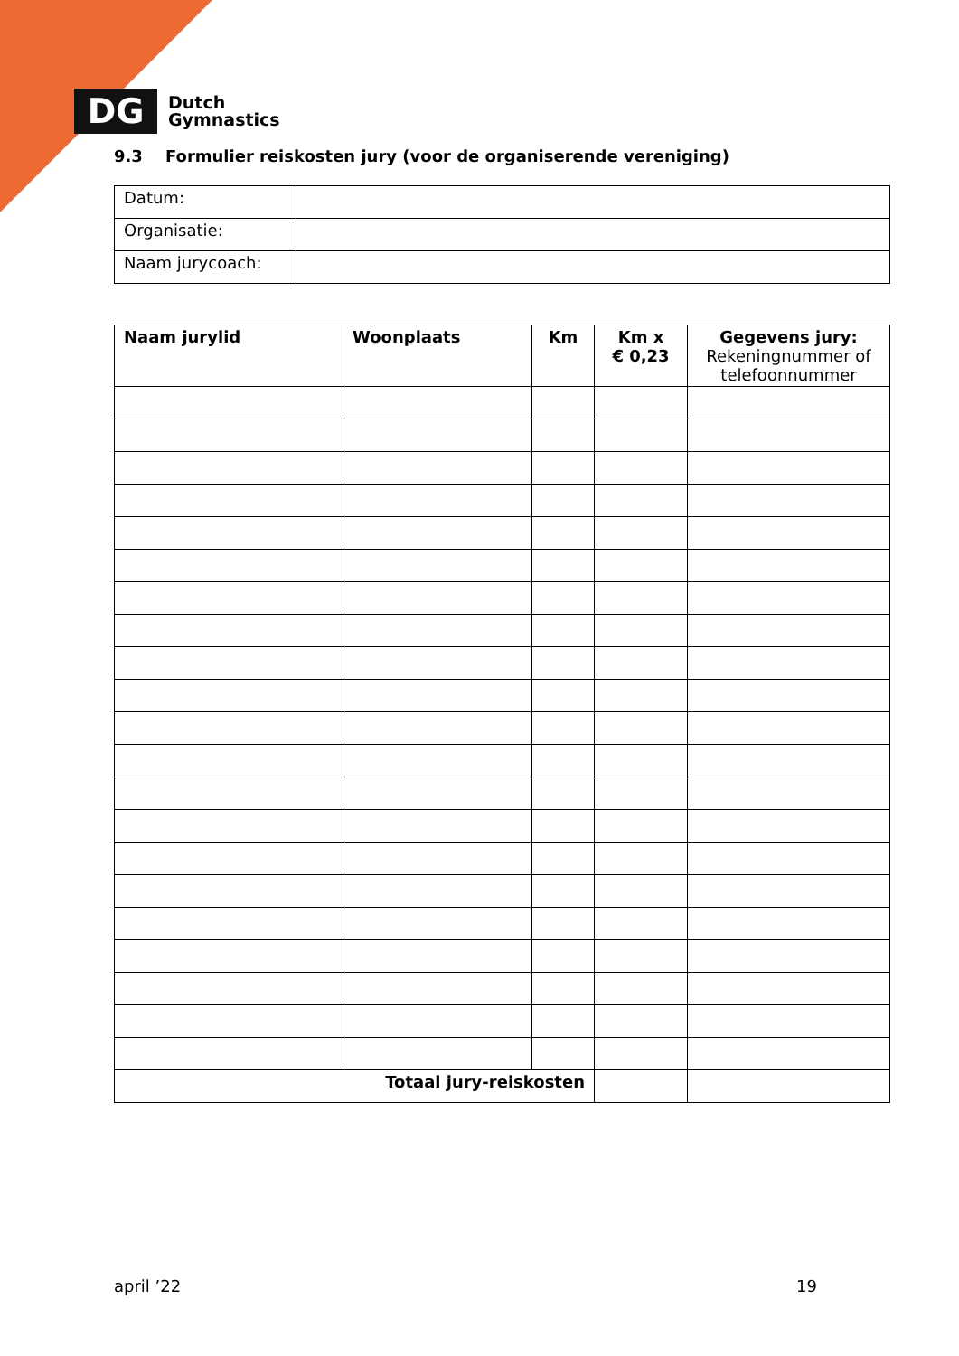DG
Dutch
Gymnastics
9.3 Formulier reiskosten jury (voor de organiserende vereniging)
| Datum: | |
| Organisatie: | |
| Naam jurycoach: | |
| Naam jurylid | Woonplaats | Km | Km x € 0,23 | Gegevens jury: Rekeningnummer of telefoonnummer |
| --- | --- | --- | --- | --- |
| Totaal jury-reiskosten | | | | |
april ’22 19